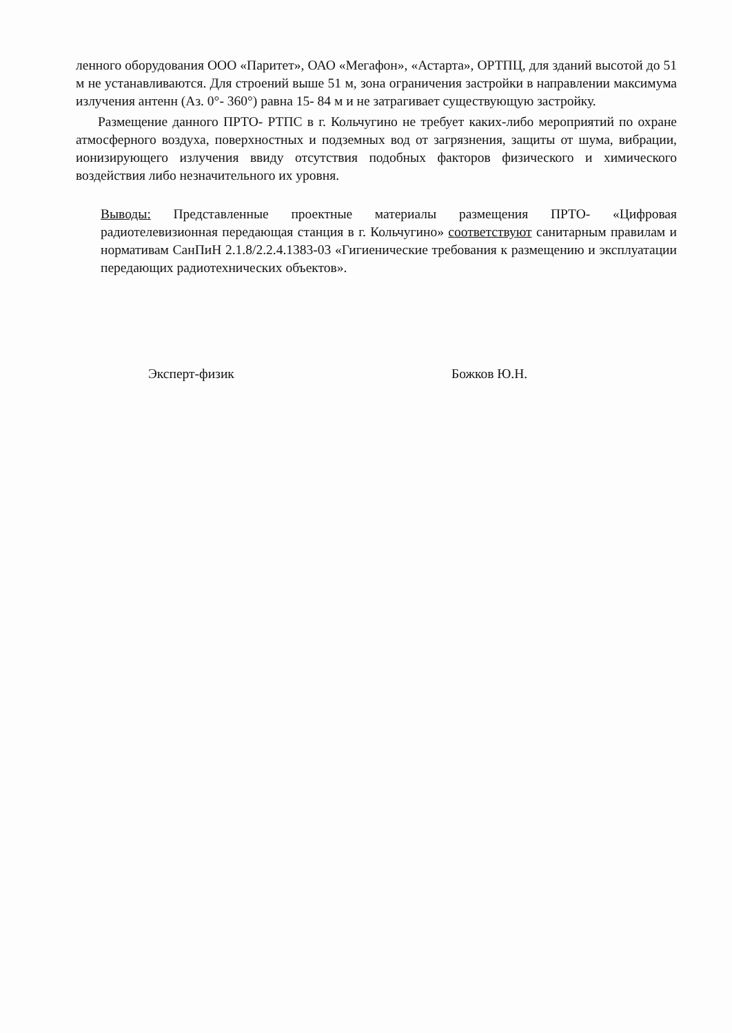ленного оборудования ООО «Паритет», ОАО «Мегафон», «Астарта», ОРТПЦ, для зданий высотой до 51 м не устанавливаются. Для строений выше 51 м, зона ограничения застройки в направлении максимума излучения антенн (Аз. 0°- 360°) равна 15- 84 м и не затрагивает существующую застройку.
Размещение данного ПРТО- РТПС в г. Кольчугино не требует каких-либо мероприятий по охране атмосферного воздуха, поверхностных и подземных вод от загрязнения, защиты от шума, вибрации, ионизирующего излучения ввиду отсутствия подобных факторов физического и химического воздействия либо незначительного их уровня.
Выводы: Представленные проектные материалы размещения ПРТО- «Цифровая радиотелевизионная передающая станция в г. Кольчугино» соответствуют санитарным правилам и нормативам СанПиН 2.1.8/2.2.4.1383-03 «Гигиенические требования к размещению и эксплуатации передающих радиотехнических объектов».
Эксперт-физик Божков Ю.Н.